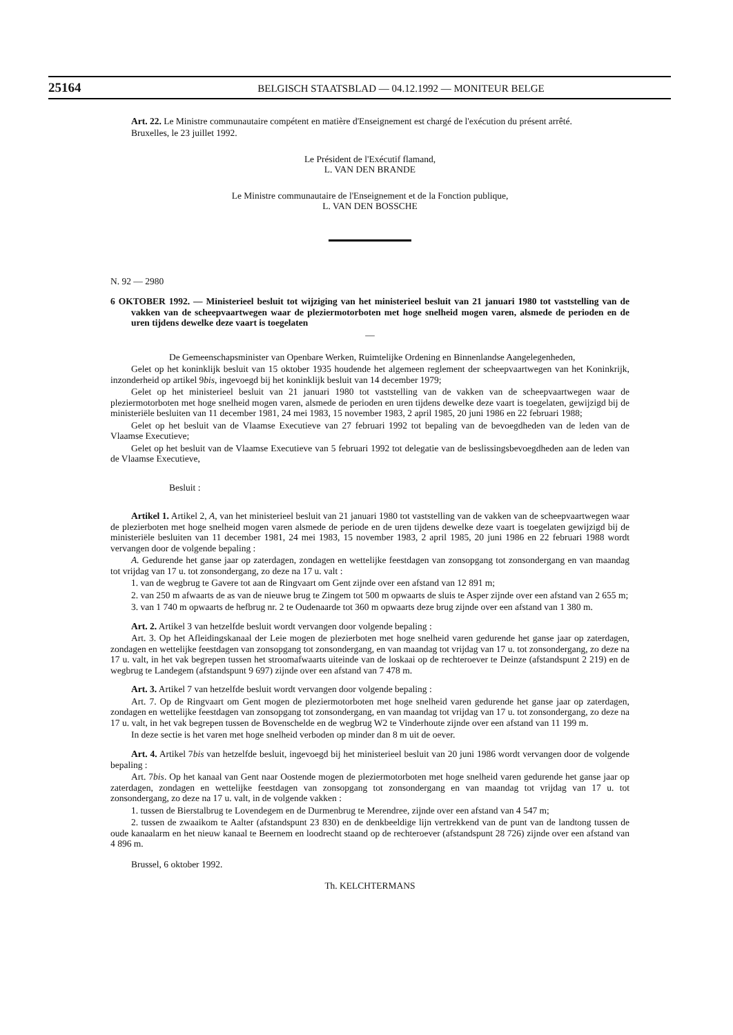25164 BELGISCH STAATSBLAD — 04.12.1992 — MONITEUR BELGE
Art. 22. Le Ministre communautaire compétent en matière d'Enseignement est chargé de l'exécution du présent arrêté.
Bruxelles, le 23 juillet 1992.
Le Président de l'Exécutif flamand,
L. VAN DEN BRANDE
Le Ministre communautaire de l'Enseignement et de la Fonction publique,
L. VAN DEN BOSSCHE
N. 92 — 2980
6 OKTOBER 1992. — Ministerieel besluit tot wijziging van het ministerieel besluit van 21 januari 1980 tot vaststelling van de vakken van de scheepvaartwegen waar de pleziermotorboten met hoge snelheid mogen varen, alsmede de perioden en de uren tijdens dewelke deze vaart is toegelaten
—
De Gemeenschapsminister van Openbare Werken, Ruimtelijke Ordening en Binnenlandse Aangelegenheden,
Gelet op het koninklijk besluit van 15 oktober 1935 houdende het algemeen reglement der scheepvaartwegen van het Koninkrijk, inzonderheid op artikel 9bis, ingevoegd bij het koninklijk besluit van 14 december 1979;
Gelet op het ministerieel besluit van 21 januari 1980 tot vaststelling van de vakken van de scheepvaartwegen waar de pleziermotorboten met hoge snelheid mogen varen, alsmede de perioden en uren tijdens dewelke deze vaart is toegelaten, gewijzigd bij de ministeriële besluiten van 11 december 1981, 24 mei 1983, 15 november 1983, 2 april 1985, 20 juni 1986 en 22 februari 1988;
Gelet op het besluit van de Vlaamse Executieve van 27 februari 1992 tot bepaling van de bevoegdheden van de leden van de Vlaamse Executieve;
Gelet op het besluit van de Vlaamse Executieve van 5 februari 1992 tot delegatie van de beslissingsbevoegdheden aan de leden van de Vlaamse Executieve,
Besluit :
Artikel 1. Artikel 2, A, van het ministerieel besluit van 21 januari 1980 tot vaststelling van de vakken van de scheepvaartwegen waar de plezierboten met hoge snelheid mogen varen alsmede de periode en de uren tijdens dewelke deze vaart is toegelaten gewijzigd bij de ministeriële besluiten van 11 december 1981, 24 mei 1983, 15 november 1983, 2 april 1985, 20 juni 1986 en 22 februari 1988 wordt vervangen door de volgende bepaling :
A. Gedurende het ganse jaar op zaterdagen, zondagen en wettelijke feestdagen van zonsopgang tot zonsondergang en van maandag tot vrijdag van 17 u. tot zonsondergang, zo deze na 17 u. valt :
1. van de wegbrug te Gavere tot aan de Ringvaart om Gent zijnde over een afstand van 12 891 m;
2. van 250 m afwaarts de as van de nieuwe brug te Zingem tot 500 m opwaarts de sluis te Asper zijnde over een afstand van 2 655 m;
3. van 1 740 m opwaarts de hefbrug nr. 2 te Oudenaarde tot 360 m opwaarts deze brug zijnde over een afstand van 1 380 m.
Art. 2. Artikel 3 van hetzelfde besluit wordt vervangen door volgende bepaling :
Art. 3. Op het Afleidingskanaal der Leie mogen de plezierboten met hoge snelheid varen gedurende het ganse jaar op zaterdagen, zondagen en wettelijke feestdagen van zonsopgang tot zonsondergang, en van maandag tot vrijdag van 17 u. tot zonsondergang, zo deze na 17 u. valt, in het vak begrepen tussen het stroomafwaarts uiteinde van de loskaai op de rechteroever te Deinze (afstandspunt 2 219) en de wegbrug te Landegem (afstandspunt 9 697) zijnde over een afstand van 7 478 m.
Art. 3. Artikel 7 van hetzelfde besluit wordt vervangen door volgende bepaling :
Art. 7. Op de Ringvaart om Gent mogen de pleziermotorboten met hoge snelheid varen gedurende het ganse jaar op zaterdagen, zondagen en wettelijke feestdagen van zonsopgang tot zonsondergang, en van maandag tot vrijdag van 17 u. tot zonsondergang, zo deze na 17 u. valt, in het vak begrepen tussen de Bovenschelde en de wegbrug W2 te Vinderhoute zijnde over een afstand van 11 199 m.
In deze sectie is het varen met hoge snelheid verboden op minder dan 8 m uit de oever.
Art. 4. Artikel 7bis van hetzelfde besluit, ingevoegd bij het ministerieel besluit van 20 juni 1986 wordt vervangen door de volgende bepaling :
Art. 7bis. Op het kanaal van Gent naar Oostende mogen de pleziermotorboten met hoge snelheid varen gedurende het ganse jaar op zaterdagen, zondagen en wettelijke feestdagen van zonsopgang tot zonsondergang en van maandag tot vrijdag van 17 u. tot zonsondergang, zo deze na 17 u. valt, in de volgende vakken :
1. tussen de Bierstalbrug te Lovendegem en de Durmenbrug te Merendree, zijnde over een afstand van 4 547 m;
2. tussen de zwaaikom te Aalter (afstandspunt 23 830) en de denkbeeldige lijn vertrekkend van de punt van de landtong tussen de oude kanaalarm en het nieuw kanaal te Beernem en loodrecht staand op de rechteroever (afstandspunt 28 726) zijnde over een afstand van 4 896 m.
Brussel, 6 oktober 1992.
Th. KELCHTERMANS